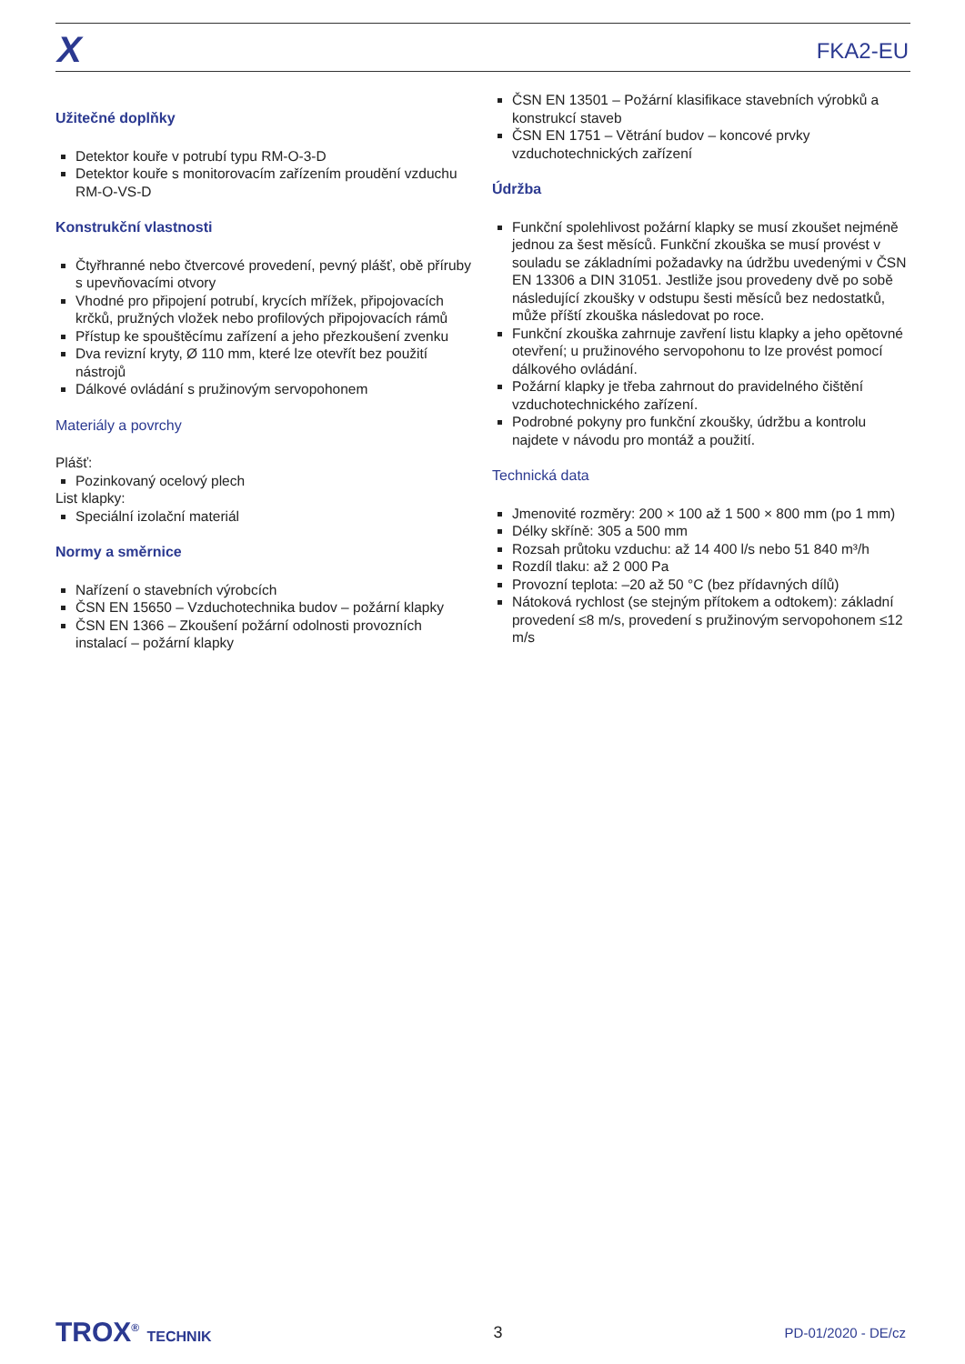X FKA2-EU
Užitečné doplňky
Detektor kouře v potrubí typu RM-O-3-D
Detektor kouře s monitorovacím zařízením proudění vzduchu RM-O-VS-D
Konstrukční vlastnosti
Čtyřhranné nebo čtvercové provedení, pevný plášť, obě příruby s upevňovacími otvory
Vhodné pro připojení potrubí, krycích mřížek, připojovacích krčků, pružných vložek nebo profilových připojovacích rámů
Přístup ke spouštěcímu zařízení a jeho přezkoušení zvenku
Dva revizní kryty, Ø 110 mm, které lze otevřít bez použití nástrojů
Dálkové ovládání s pružinovým servopohonem
Materiály a povrchy
Plášť:
Pozinkovaný ocelový plech
List klapky:
Speciální izolační materiál
Normy a směrnice
Nařízení o stavebních výrobcích
ČSN EN 15650 – Vzduchotechnika budov – požární klapky
ČSN EN 1366 – Zkoušení požární odolnosti provozních instalací – požární klapky
ČSN EN 13501 – Požární klasifikace stavebních výrobků a konstrukcí staveb
ČSN EN 1751 – Větrání budov – koncové prvky vzduchotechnických zařízení
Údržba
Funkční spolehlivost požární klapky se musí zkoušet nejméně jednou za šest měsíců. Funkční zkouška se musí provést v souladu se základními požadavky na údržbu uvedenými v ČSN EN 13306 a DIN 31051. Jestliže jsou provedeny dvě po sobě následující zkoušky v odstupu šesti měsíců bez nedostatků, může příští zkouška následovat po roce.
Funkční zkouška zahrnuje zavření listu klapky a jeho opětovné otevření; u pružinového servopohonu to lze provést pomocí dálkového ovládání.
Požární klapky je třeba zahrnout do pravidelného čištění vzduchotechnického zařízení.
Podrobné pokyny pro funkční zkoušky, údržbu a kontrolu najdete v návodu pro montáž a použití.
Technická data
Jmenovité rozměry: 200 × 100 až 1 500 × 800 mm (po 1 mm)
Délky skříně: 305 a 500 mm
Rozsah průtoku vzduchu: až 14 400 l/s nebo 51 840 m³/h
Rozdíl tlaku: až 2 000 Pa
Provozní teplota: –20 až 50 °C (bez přídavných dílů)
Nátoková rychlost (se stejným přítokem a odtokem): základní provedení ≤8 m/s, provedení s pružinovým servopohonem ≤12 m/s
TROX<sup>®</sup> TECHNIK 3
PD-01/2020 - DE/cz